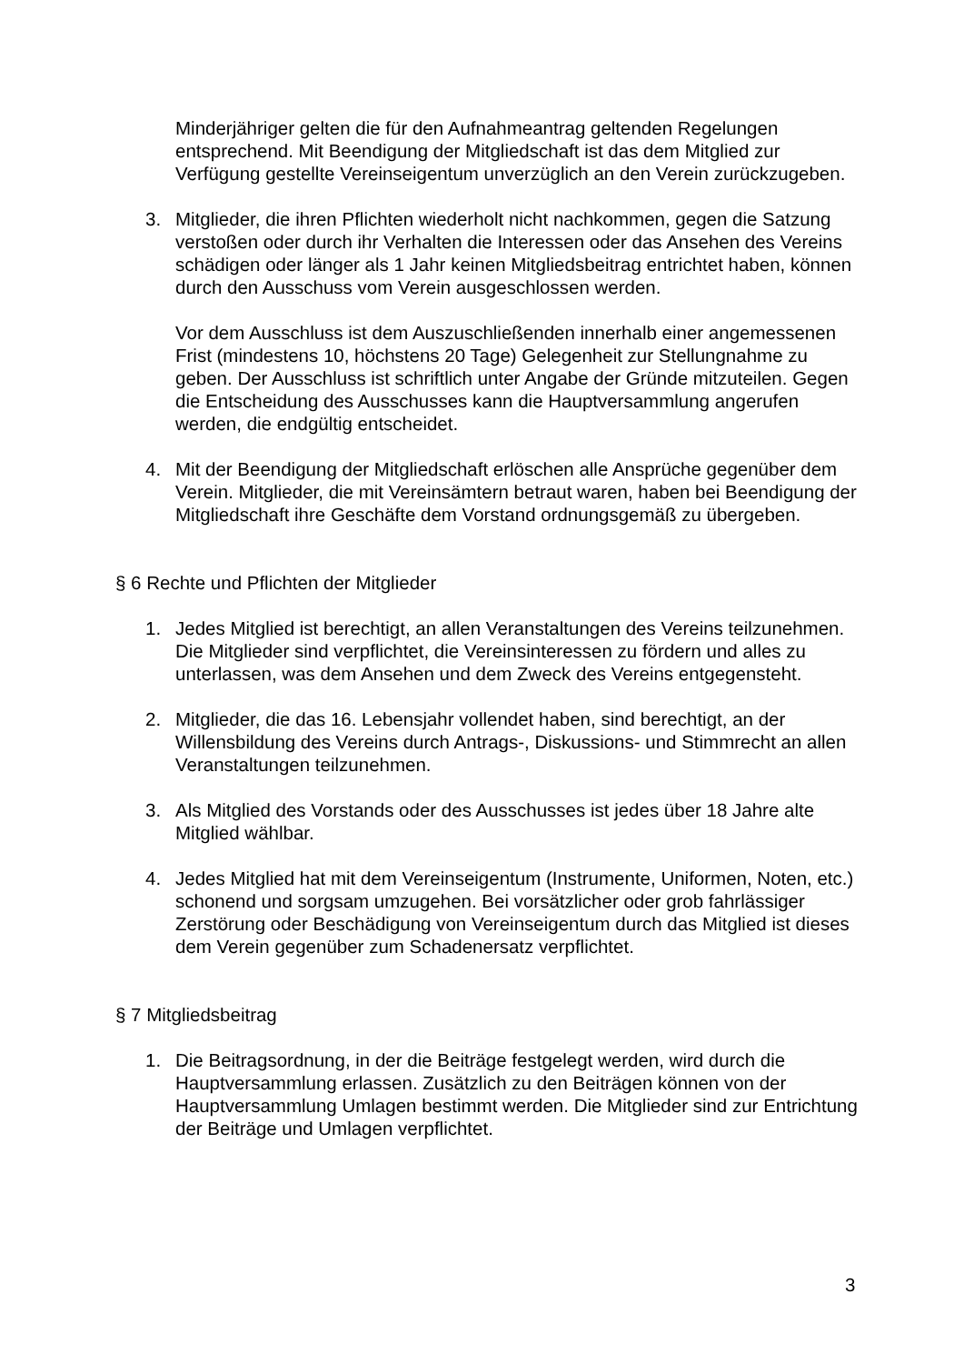Minderjähriger gelten die für den Aufnahmeantrag geltenden Regelungen entsprechend. Mit Beendigung der Mitgliedschaft ist das dem Mitglied zur Verfügung gestellte Vereinseigentum unverzüglich an den Verein zurückzugeben.
3. Mitglieder, die ihren Pflichten wiederholt nicht nachkommen, gegen die Satzung verstoßen oder durch ihr Verhalten die Interessen oder das Ansehen des Vereins schädigen oder länger als 1 Jahr keinen Mitgliedsbeitrag entrichtet haben, können durch den Ausschuss vom Verein ausgeschlossen werden.
Vor dem Ausschluss ist dem Auszuschließenden innerhalb einer angemessenen Frist (mindestens 10, höchstens 20 Tage) Gelegenheit zur Stellungnahme zu geben. Der Ausschluss ist schriftlich unter Angabe der Gründe mitzuteilen. Gegen die Entscheidung des Ausschusses kann die Hauptversammlung angerufen werden, die endgültig entscheidet.
4. Mit der Beendigung der Mitgliedschaft erlöschen alle Ansprüche gegenüber dem Verein. Mitglieder, die mit Vereinsämtern betraut waren, haben bei Beendigung der Mitgliedschaft ihre Geschäfte dem Vorstand ordnungsgemäß zu übergeben.
§ 6 Rechte und Pflichten der Mitglieder
1. Jedes Mitglied ist berechtigt, an allen Veranstaltungen des Vereins teilzunehmen. Die Mitglieder sind verpflichtet, die Vereinsinteressen zu fördern und alles zu unterlassen, was dem Ansehen und dem Zweck des Vereins entgegensteht.
2. Mitglieder, die das 16. Lebensjahr vollendet haben, sind berechtigt, an der Willensbildung des Vereins durch Antrags-, Diskussions- und Stimmrecht an allen Veranstaltungen teilzunehmen.
3. Als Mitglied des Vorstands oder des Ausschusses ist jedes über 18 Jahre alte Mitglied wählbar.
4. Jedes Mitglied hat mit dem Vereinseigentum (Instrumente, Uniformen, Noten, etc.) schonend und sorgsam umzugehen. Bei vorsätzlicher oder grob fahrlässiger Zerstörung oder Beschädigung von Vereinseigentum durch das Mitglied ist dieses dem Verein gegenüber zum Schadenersatz verpflichtet.
§ 7 Mitgliedsbeitrag
1. Die Beitragsordnung, in der die Beiträge festgelegt werden, wird durch die Hauptversammlung erlassen. Zusätzlich zu den Beiträgen können von der Hauptversammlung Umlagen bestimmt werden. Die Mitglieder sind zur Entrichtung der Beiträge und Umlagen verpflichtet.
3